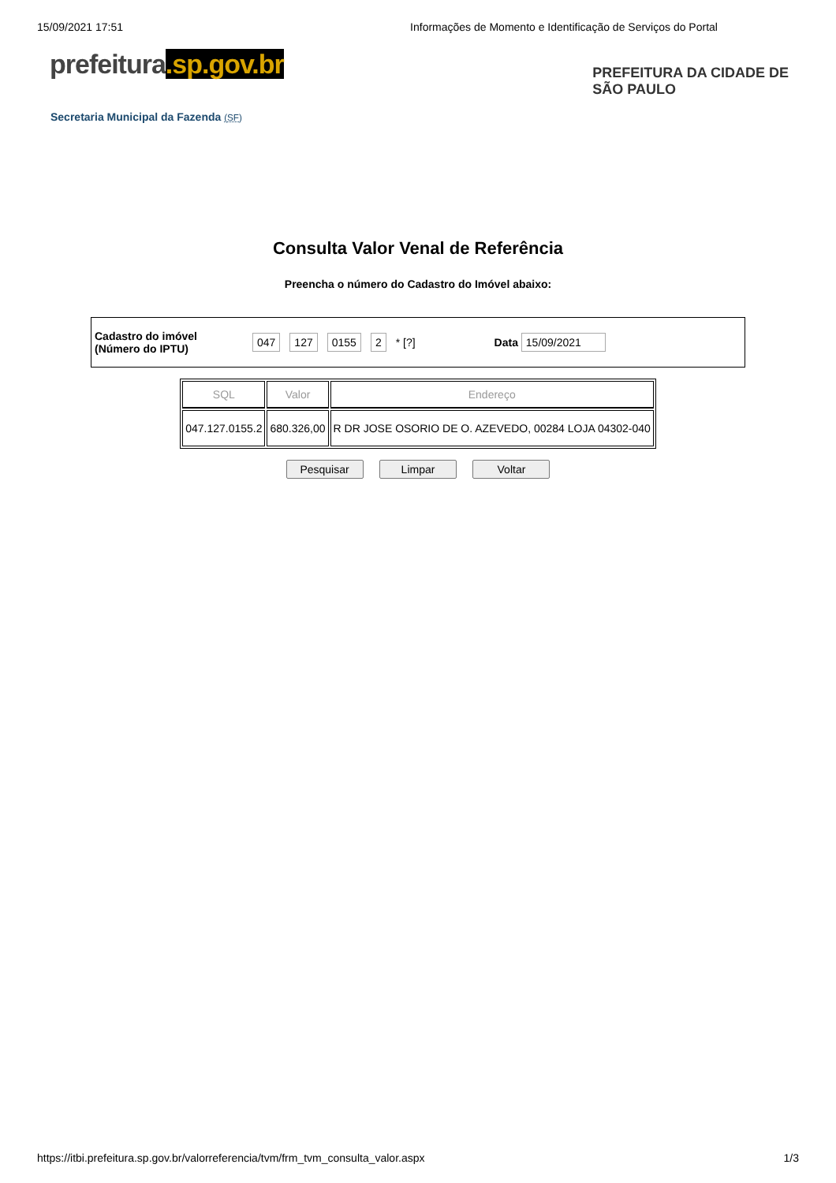15/09/2021 17:51 Informações de Momento e Identificação de Serviços do Portal
prefeitura.sp.gov.br
PREFEITURA DA CIDADE DE
SÃO PAULO
Secretaria Municipal da Fazenda (SF)
Consulta Valor Venal de Referência
Preencha o número do Cadastro do Imóvel abaixo:
Cadastro do imóvel
(Número do IPTU)
047 127 0155 2 * [?] Data 15/09/2021
| SQL | Valor | Endereço |
| --- | --- | --- |
| 047.127.0155.2 | 680.326,00 | R DR JOSE OSORIO DE O. AZEVEDO, 00284 LOJA 04302-040 |
Pesquisar Limpar Voltar
https://itbi.prefeitura.sp.gov.br/valorreferencia/tvm/frm_tvm_consulta_valor.aspx 1/3